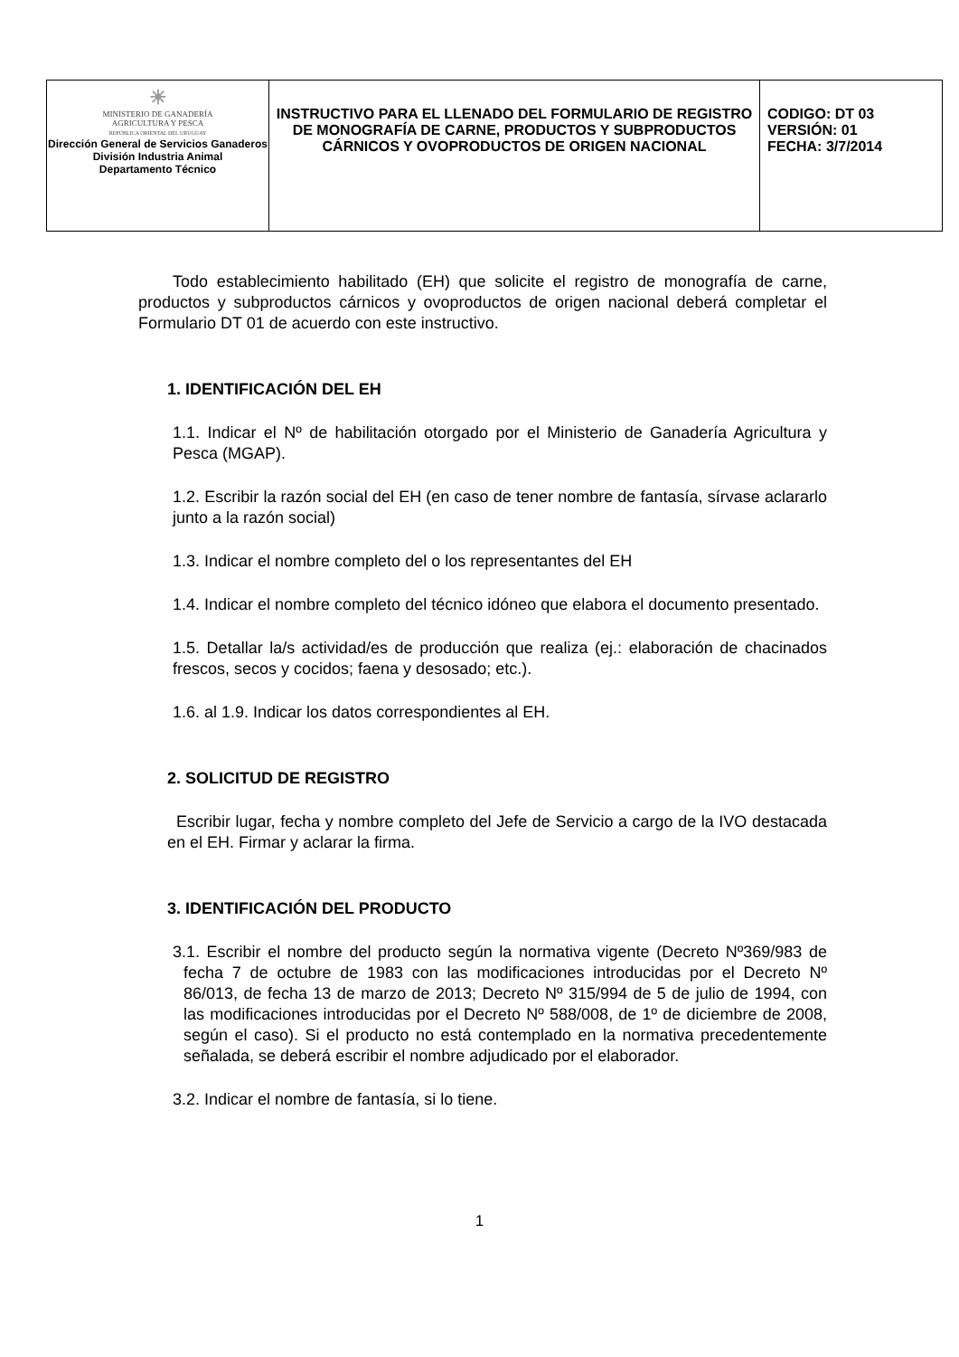| ☀ MINISTERIO DE GANADERÍA AGRICULTURA Y PESCA REPÚBLICA ORIENTAL DEL URUGUAY Dirección General de Servicios Ganaderos División Industria Animal Departamento Técnico | INSTRUCTIVO PARA EL LLENADO DEL FORMULARIO DE REGISTRO DE MONOGRAFÍA DE CARNE, PRODUCTOS Y SUBPRODUCTOS CÁRNICOS Y OVOPRODUCTOS DE ORIGEN NACIONAL | CODIGO: DT 03 VERSIÓN: 01 FECHA: 3/7/2014 |
Todo establecimiento habilitado (EH) que solicite el registro de monografía de carne, productos y subproductos cárnicos y ovoproductos de origen nacional deberá completar el Formulario DT 01 de acuerdo con este instructivo.
1. IDENTIFICACIÓN DEL EH
1.1. Indicar el Nº de habilitación otorgado por el Ministerio de Ganadería Agricultura y Pesca (MGAP).
1.2. Escribir la razón social del EH (en caso de tener nombre de fantasía, sírvase aclararlo junto a la razón social)
1.3. Indicar el nombre completo del o los representantes del EH
1.4. Indicar el nombre completo del técnico idóneo que elabora el documento presentado.
1.5. Detallar la/s actividad/es de producción que realiza (ej.: elaboración de chacinados frescos, secos y cocidos; faena y desosado; etc.).
1.6. al 1.9. Indicar los datos correspondientes al EH.
2. SOLICITUD DE REGISTRO
Escribir lugar, fecha y nombre completo del Jefe de Servicio a cargo de la IVO destacada en el EH. Firmar y aclarar la firma.
3. IDENTIFICACIÓN DEL PRODUCTO
3.1. Escribir el nombre del producto según la normativa vigente (Decreto Nº369/983 de fecha 7 de octubre de 1983 con las modificaciones introducidas por el Decreto Nº 86/013, de fecha 13 de marzo de 2013; Decreto Nº 315/994 de 5 de julio de 1994, con las modificaciones introducidas por el Decreto Nº 588/008, de 1º de diciembre de 2008, según el caso). Si el producto no está contemplado en la normativa precedentemente señalada, se deberá escribir el nombre adjudicado por el elaborador.
3.2. Indicar el nombre de fantasía, si lo tiene.
1